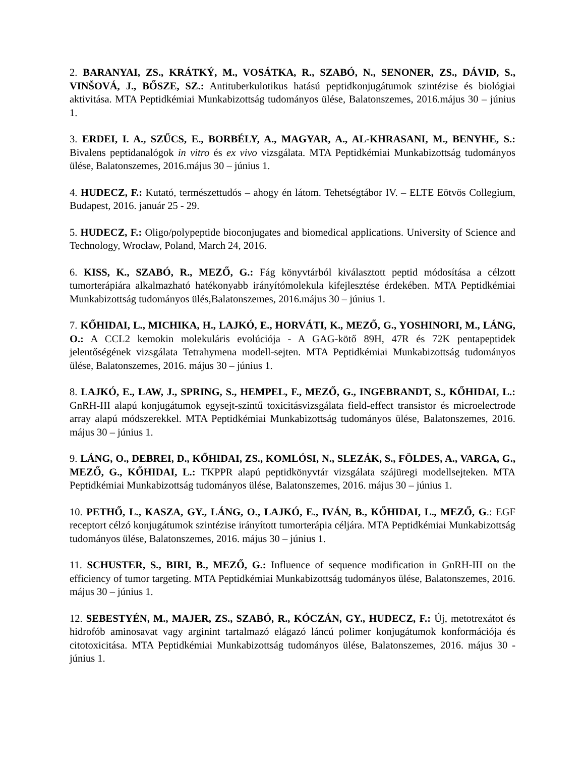2. BARANYAI, ZS., KRÁTKÝ, M., VOSÁTKA, R., SZABÓ, N., SENONER, ZS., DÁVID, S., VINŠOVÁ, J., BŐSZE, SZ.: Antituberkulotikus hatású peptidkonjugátumok szintézise és biológiai aktivitása. MTA Peptidkémiai Munkabizottság tudományos ülése, Balatonszemes, 2016.május 30 – június 1.
3. ERDEI, I. A., SZŰCS, E., BORBÉLY, A., MAGYAR, A., AL-KHRASANI, M., BENYHE, S.: Bivalens peptidanalógok in vitro és ex vivo vizsgálata. MTA Peptidkémiai Munkabizottság tudományos ülése, Balatonszemes, 2016.május 30 – június 1.
4. HUDECZ, F.: Kutató, természettudós – ahogy én látom. Tehetségtábor IV. – ELTE Eötvös Collegium, Budapest, 2016. január 25 - 29.
5. HUDECZ, F.: Oligo/polypeptide bioconjugates and biomedical applications. University of Science and Technology, Wrocław, Poland, March 24, 2016.
6. KISS, K., SZABÓ, R., MEZŐ, G.: Fág könyvtárból kiválasztott peptid módosítása a célzott tumorterápiára alkalmazható hatékonyabb irányítómolekula kifejlesztése érdekében. MTA Peptidkémiai Munkabizottság tudományos ülés,Balatonszemes, 2016.május 30 – június 1.
7. KŐHIDAI, L., MICHIKA, H., LAJKÓ, E., HORVÁTI, K., MEZŐ, G., YOSHINORI, M., LÁNG, O.: A CCL2 kemokin molekuláris evolúciója - A GAG-kötő 89H, 47R és 72K pentapeptidek jelentőségének vizsgálata Tetrahymena modell-sejten. MTA Peptidkémiai Munkabizottság tudományos ülése, Balatonszemes, 2016. május 30 – június 1.
8. LAJKÓ, E., LAW, J., SPRING, S., HEMPEL, F., MEZŐ, G., INGEBRANDT, S., KŐHIDAI, L.: GnRH-III alapú konjugátumok egysejt-szintű toxicitásvizsgálata field-effect transistor és microelectrode array alapú módszerekkel. MTA Peptidkémiai Munkabizottság tudományos ülése, Balatonszemes, 2016. május 30 – június 1.
9. LÁNG, O., DEBREI, D., KŐHIDAI, ZS., KOMLÓSI, N., SLEZÁK, S., FÖLDES, A., VARGA, G., MEZŐ, G., KŐHIDAI, L.: TKPPR alapú peptidkönyvtár vizsgálata szájüregi modellsejteken. MTA Peptidkémiai Munkabizottság tudományos ülése, Balatonszemes, 2016. május 30 – június 1.
10. PETHŐ, L., KASZA, GY., LÁNG, O., LAJKÓ, E., IVÁN, B., KŐHIDAI, L., MEZŐ, G.: EGF receptort célzó konjugátumok szintézise irányított tumorterápia céljára. MTA Peptidkémiai Munkabizottság tudományos ülése, Balatonszemes, 2016. május 30 – június 1.
11. SCHUSTER, S., BIRI, B., MEZŐ, G.: Influence of sequence modification in GnRH-III on the efficiency of tumor targeting. MTA Peptidkémiai Munkabizottság tudományos ülése, Balatonszemes, 2016. május 30 – június 1.
12. SEBESTYÉN, M., MAJER, ZS., SZABÓ, R., KÓCZÁN, GY., HUDECZ, F.: Új, metotrexátot és hidrofób aminosavat vagy arginint tartalmazó elágazó láncú polimer konjugátumok konformációja és citotoxicitása. MTA Peptidkémiai Munkabizottság tudományos ülése, Balatonszemes, 2016. május 30 - június 1.